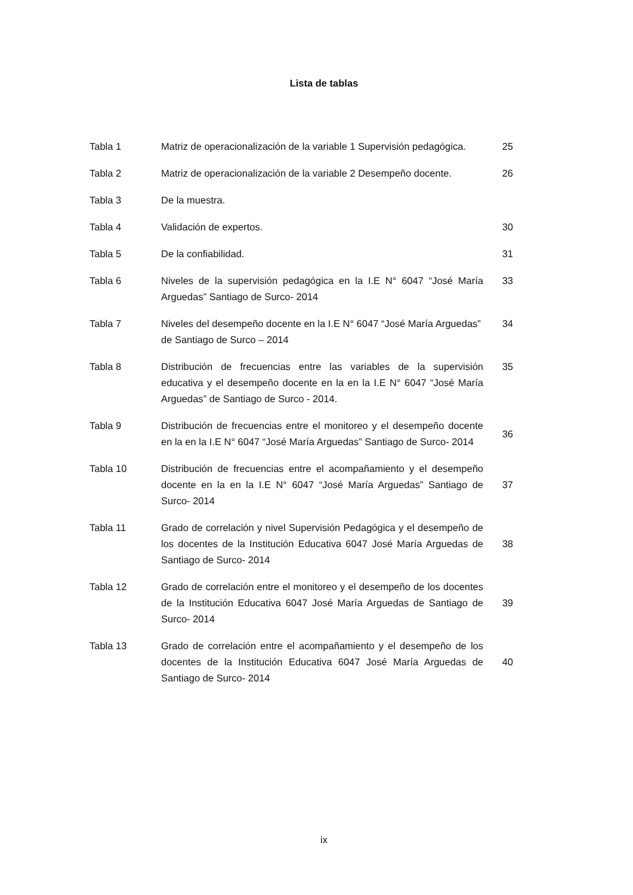Lista de tablas
| Tabla 1 | Matriz de operacionalización de la variable 1 Supervisión pedagógica. | 25 |
| Tabla 2 | Matriz de operacionalización de la variable 2 Desempeño docente. | 26 |
| Tabla 3 | De la muestra. | |
| Tabla 4 | Validación de expertos. | 30 |
| Tabla 5 | De la confiabilidad. | 31 |
| Tabla 6 | Niveles de la supervisión pedagógica en la I.E N° 6047 “José María Arguedas” Santiago de Surco- 2014 | 33 |
| Tabla 7 | Niveles del desempeño docente en la I.E N° 6047 “José María Arguedas” de Santiago de Surco – 2014 | 34 |
| Tabla 8 | Distribución de frecuencias entre las variables de la supervisión educativa y el desempeño docente en la en la I.E N° 6047 “José María Arguedas” de Santiago de Surco - 2014. | 35 |
| Tabla 9 | Distribución de frecuencias entre el monitoreo y el desempeño docente en la en la I.E N° 6047 “José María Arguedas” Santiago de Surco- 2014 | 36 |
| Tabla 10 | Distribución de frecuencias entre el acompañamiento y el desempeño docente en la en la I.E N° 6047 “José María Arguedas” Santiago de Surco- 2014 | 37 |
| Tabla 11 | Grado de correlación y nivel Supervisión Pedagógica y el desempeño de los docentes de la Institución Educativa 6047 José María Arguedas de Santiago de Surco- 2014 | 38 |
| Tabla 12 | Grado de correlación entre el monitoreo y el desempeño de los docentes de la Institución Educativa 6047 José María Arguedas de Santiago de Surco- 2014 | 39 |
| Tabla 13 | Grado de correlación entre el acompañamiento y el desempeño de los docentes de la Institución Educativa 6047 José María Arguedas de Santiago de Surco- 2014 | 40 |
ix